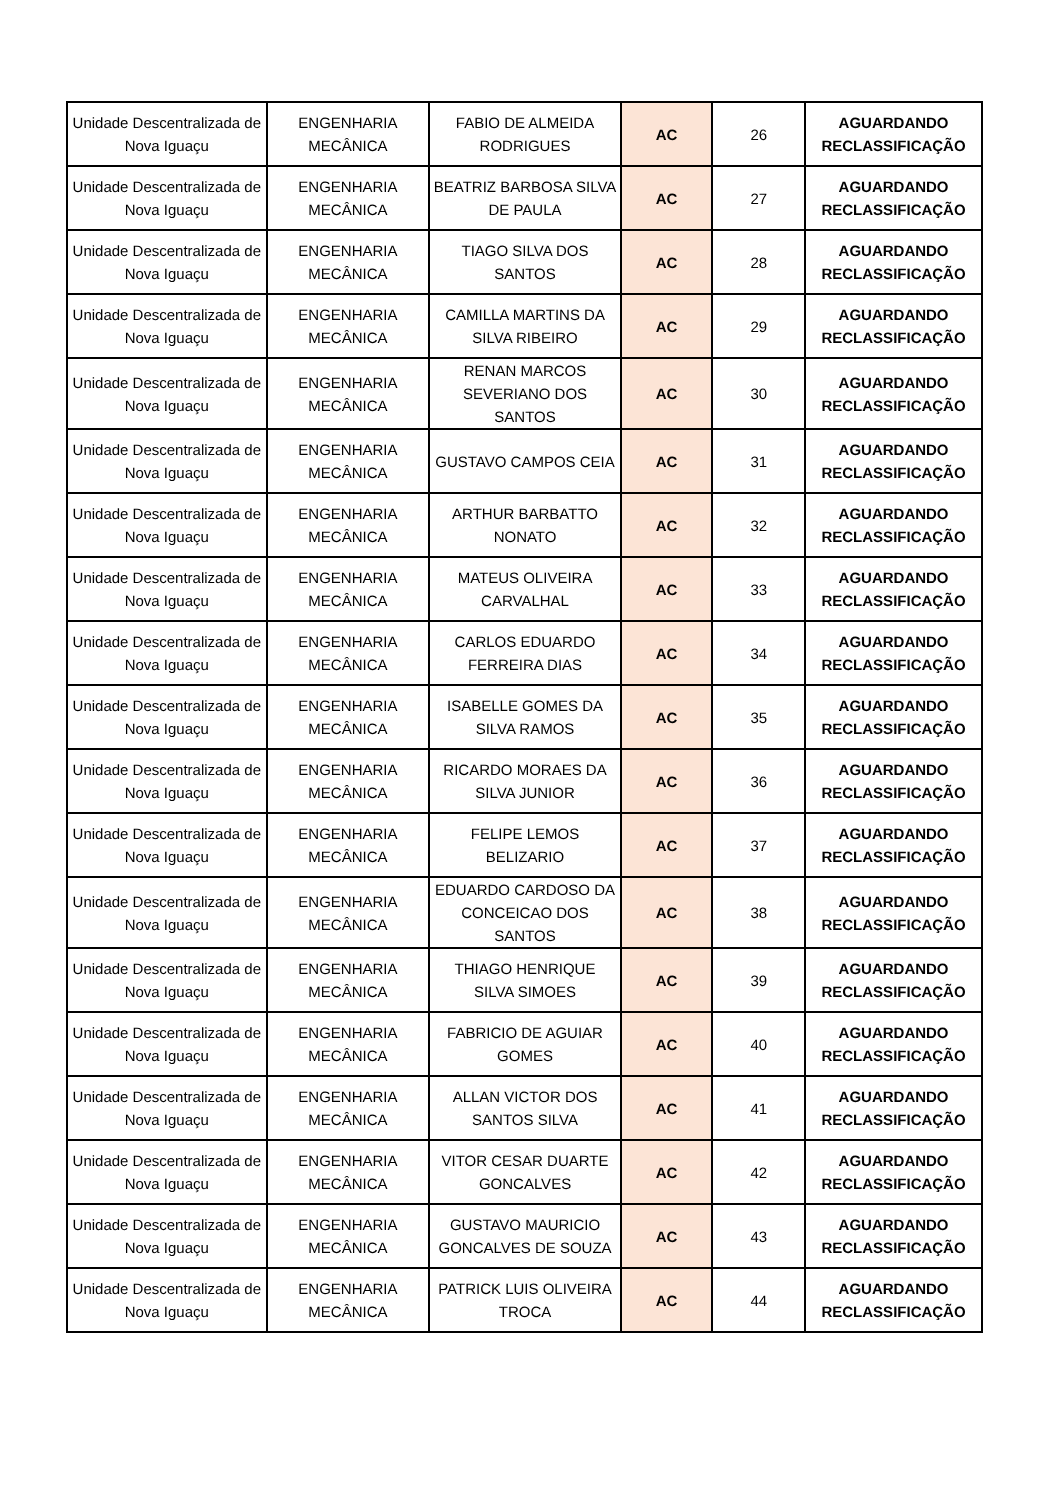| Unidade Descentralizada de Nova Iguaçu | ENGENHARIA MECÂNICA | FABIO DE ALMEIDA RODRIGUES | AC | 26 | AGUARDANDO RECLASSIFICAÇÃO |
| Unidade Descentralizada de Nova Iguaçu | ENGENHARIA MECÂNICA | BEATRIZ BARBOSA SILVA DE PAULA | AC | 27 | AGUARDANDO RECLASSIFICAÇÃO |
| Unidade Descentralizada de Nova Iguaçu | ENGENHARIA MECÂNICA | TIAGO SILVA DOS SANTOS | AC | 28 | AGUARDANDO RECLASSIFICAÇÃO |
| Unidade Descentralizada de Nova Iguaçu | ENGENHARIA MECÂNICA | CAMILLA MARTINS DA SILVA RIBEIRO | AC | 29 | AGUARDANDO RECLASSIFICAÇÃO |
| Unidade Descentralizada de Nova Iguaçu | ENGENHARIA MECÂNICA | RENAN MARCOS SEVERIANO DOS SANTOS | AC | 30 | AGUARDANDO RECLASSIFICAÇÃO |
| Unidade Descentralizada de Nova Iguaçu | ENGENHARIA MECÂNICA | GUSTAVO CAMPOS CEIA | AC | 31 | AGUARDANDO RECLASSIFICAÇÃO |
| Unidade Descentralizada de Nova Iguaçu | ENGENHARIA MECÂNICA | ARTHUR BARBATTO NONATO | AC | 32 | AGUARDANDO RECLASSIFICAÇÃO |
| Unidade Descentralizada de Nova Iguaçu | ENGENHARIA MECÂNICA | MATEUS OLIVEIRA CARVALHAL | AC | 33 | AGUARDANDO RECLASSIFICAÇÃO |
| Unidade Descentralizada de Nova Iguaçu | ENGENHARIA MECÂNICA | CARLOS EDUARDO FERREIRA DIAS | AC | 34 | AGUARDANDO RECLASSIFICAÇÃO |
| Unidade Descentralizada de Nova Iguaçu | ENGENHARIA MECÂNICA | ISABELLE GOMES DA SILVA RAMOS | AC | 35 | AGUARDANDO RECLASSIFICAÇÃO |
| Unidade Descentralizada de Nova Iguaçu | ENGENHARIA MECÂNICA | RICARDO MORAES DA SILVA JUNIOR | AC | 36 | AGUARDANDO RECLASSIFICAÇÃO |
| Unidade Descentralizada de Nova Iguaçu | ENGENHARIA MECÂNICA | FELIPE LEMOS BELIZARIO | AC | 37 | AGUARDANDO RECLASSIFICAÇÃO |
| Unidade Descentralizada de Nova Iguaçu | ENGENHARIA MECÂNICA | EDUARDO CARDOSO DA CONCEICAO DOS SANTOS | AC | 38 | AGUARDANDO RECLASSIFICAÇÃO |
| Unidade Descentralizada de Nova Iguaçu | ENGENHARIA MECÂNICA | THIAGO HENRIQUE SILVA SIMOES | AC | 39 | AGUARDANDO RECLASSIFICAÇÃO |
| Unidade Descentralizada de Nova Iguaçu | ENGENHARIA MECÂNICA | FABRICIO DE AGUIAR GOMES | AC | 40 | AGUARDANDO RECLASSIFICAÇÃO |
| Unidade Descentralizada de Nova Iguaçu | ENGENHARIA MECÂNICA | ALLAN VICTOR DOS SANTOS SILVA | AC | 41 | AGUARDANDO RECLASSIFICAÇÃO |
| Unidade Descentralizada de Nova Iguaçu | ENGENHARIA MECÂNICA | VITOR CESAR DUARTE GONCALVES | AC | 42 | AGUARDANDO RECLASSIFICAÇÃO |
| Unidade Descentralizada de Nova Iguaçu | ENGENHARIA MECÂNICA | GUSTAVO MAURICIO GONCALVES DE SOUZA | AC | 43 | AGUARDANDO RECLASSIFICAÇÃO |
| Unidade Descentralizada de Nova Iguaçu | ENGENHARIA MECÂNICA | PATRICK LUIS OLIVEIRA TROCA | AC | 44 | AGUARDANDO RECLASSIFICAÇÃO |